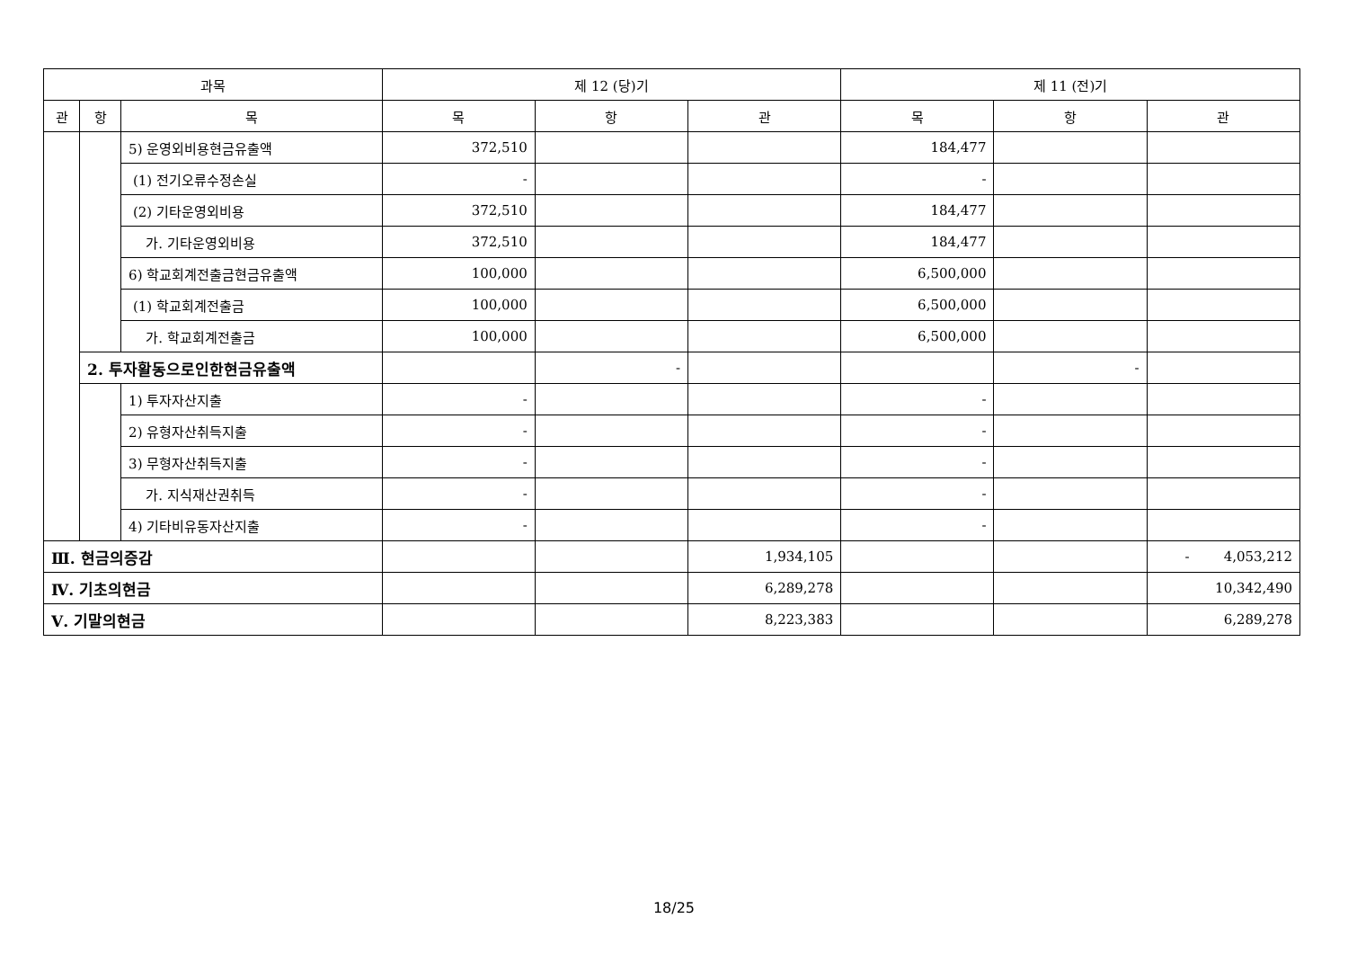| 과목 | | | 제 12 (당)기 | | | 제 11 (전)기 | | |
| --- | --- | --- | --- | --- | --- | --- | --- | --- |
| 관 | 항 | 목 | 목 | 항 | 관 | 목 | 항 | 관 |
| | | 5) 운영외비용현금유출액 | 372,510 | | | 184,477 | | |
| | | (1) 전기오류수정손실 | - | | | - | | |
| | | (2) 기타운영외비용 | 372,510 | | | 184,477 | | |
| | | 가. 기타운영외비용 | 372,510 | | | 184,477 | | |
| | | 6) 학교회계전출금현금유출액 | 100,000 | | | 6,500,000 | | |
| | | (1) 학교회계전출금 | 100,000 | | | 6,500,000 | | |
| | | 가. 학교회계전출금 | 100,000 | | | 6,500,000 | | |
| | 2. 투자활동으로인한현금유출액 | | | - | | | - | |
| | | 1) 투자자산지출 | - | | | - | | |
| | | 2) 유형자산취득지출 | - | | | - | | |
| | | 3) 무형자산취득지출 | - | | | - | | |
| | | 가. 지식재산권취득 | - | | | - | | |
| | | 4) 기타비유동자산지출 | - | | | - | | |
| Ⅲ. 현금의증감 | | | | | 1,934,105 | | | - 4,053,212 |
| Ⅳ. 기초의현금 | | | | | 6,289,278 | | | 10,342,490 |
| Ⅴ. 기말의현금 | | | | | 8,223,383 | | | 6,289,278 |
18/25